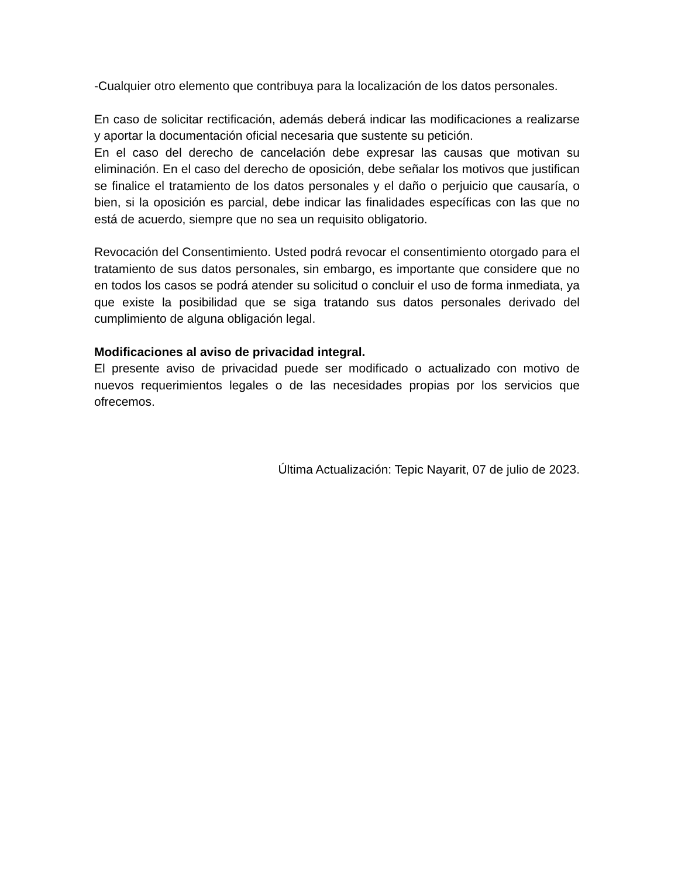-Cualquier otro elemento que contribuya para la localización de los datos personales.
En caso de solicitar rectificación, además deberá indicar las modificaciones a realizarse y aportar la documentación oficial necesaria que sustente su petición.
En el caso del derecho de cancelación debe expresar las causas que motivan su eliminación. En el caso del derecho de oposición, debe señalar los motivos que justifican se finalice el tratamiento de los datos personales y el daño o perjuicio que causaría, o bien, si la oposición es parcial, debe indicar las finalidades específicas con las que no está de acuerdo, siempre que no sea un requisito obligatorio.
Revocación del Consentimiento. Usted podrá revocar el consentimiento otorgado para el tratamiento de sus datos personales, sin embargo, es importante que considere que no en todos los casos se podrá atender su solicitud o concluir el uso de forma inmediata, ya que existe la posibilidad que se siga tratando sus datos personales derivado del cumplimiento de alguna obligación legal.
Modificaciones al aviso de privacidad integral.
El presente aviso de privacidad puede ser modificado o actualizado con motivo de nuevos requerimientos legales o de las necesidades propias por los servicios que ofrecemos.
Última Actualización: Tepic Nayarit, 07 de julio de 2023.